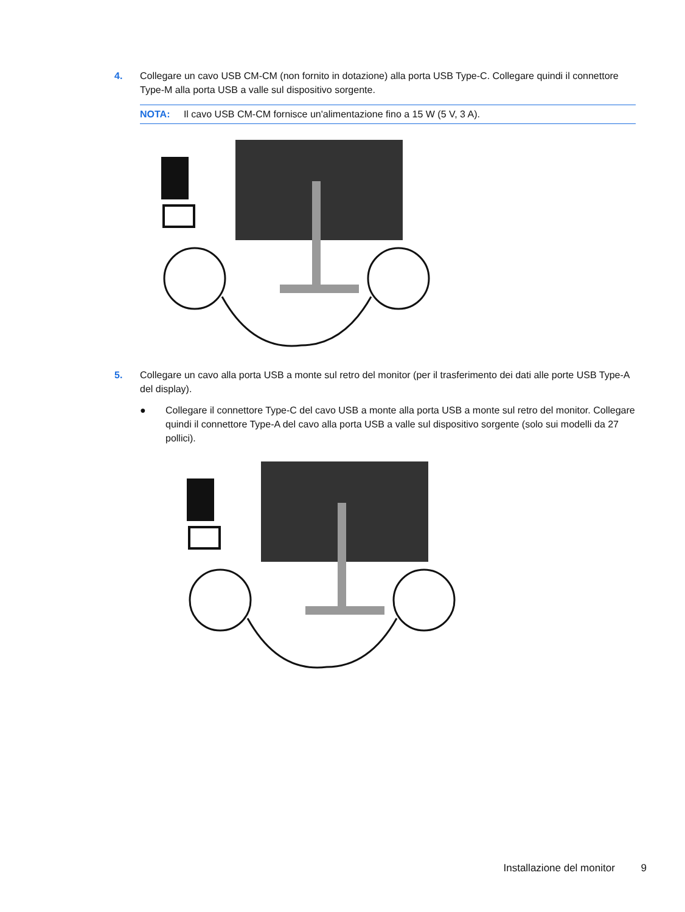4. Collegare un cavo USB CM-CM (non fornito in dotazione) alla porta USB Type-C. Collegare quindi il connettore Type-M alla porta USB a valle sul dispositivo sorgente.
NOTA: Il cavo USB CM-CM fornisce un'alimentazione fino a 15 W (5 V, 3 A).
5. Collegare un cavo alla porta USB a monte sul retro del monitor (per il trasferimento dei dati alle porte USB Type-A del display).
● Collegare il connettore Type-C del cavo USB a monte alla porta USB a monte sul retro del monitor. Collegare quindi il connettore Type-A del cavo alla porta USB a valle sul dispositivo sorgente (solo sui modelli da 27 pollici).
Installazione del monitor 9